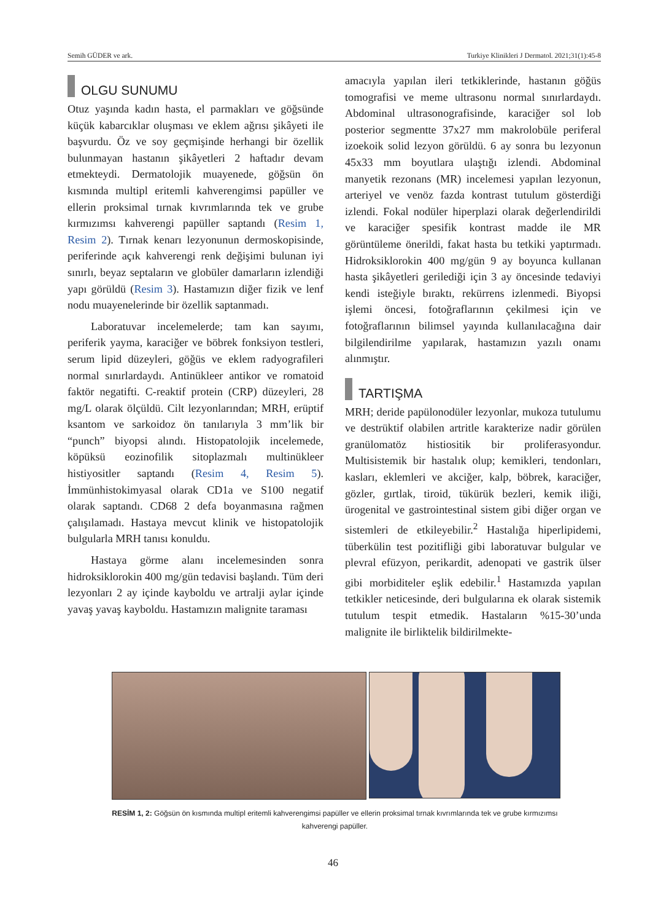Semih GÜDER ve ark. Turkiye Klinikleri J Dermatol. 2021;31(1):45-8
OLGU SUNUMU
Otuz yaşında kadın hasta, el parmakları ve göğsünde küçük kabarcıklar oluşması ve eklem ağrısı şikâyeti ile başvurdu. Öz ve soy geçmişinde herhangi bir özellik bulunmayan hastanın şikâyetleri 2 haftadır devam etmekteydi. Dermatolojik muayenede, göğsün ön kısmında multipl eritemli kahverengimsi papüller ve ellerin proksimal tırnak kıvrımlarında tek ve grube kırmızımsı kahverengi papüller saptandı (Resim 1, Resim 2). Tırnak kenarı lezyonunun dermoskopisinde, periferinde açık kahverengi renk değişimi bulunan iyi sınırlı, beyaz septaların ve globüler damarların izlendiği yapı görüldü (Resim 3). Hastamızın diğer fizik ve lenf nodu muayenelerinde bir özellik saptanmadı.
Laboratuvar incelemelerde; tam kan sayımı, periferik yayma, karaciğer ve böbrek fonksiyon testleri, serum lipid düzeyleri, göğüs ve eklem radyografileri normal sınırlardaydı. Antinükleer antikor ve romatoid faktör negatifti. C-reaktif protein (CRP) düzeyleri, 28 mg/L olarak ölçüldü. Cilt lezyonlarından; MRH, erüptif ksantom ve sarkoidoz ön tanılarıyla 3 mm’lik bir “punch” biyopsi alındı. Histopatolojik incelemede, köpüksü eozinofilik sitoplazmalı multinükleer histiyositler saptandı (Resim 4, Resim 5). İmmünhistokimyasal olarak CD1a ve S100 negatif olarak saptandı. CD68 2 defa boyanmasına rağmen çalışılamadı. Hastaya mevcut klinik ve histopatolojik bulgularla MRH tanısı konuldu.
Hastaya görme alanı incelemesinden sonra hidroksiklorokin 400 mg/gün tedavisi başlandı. Tüm deri lezyonları 2 ay içinde kayboldu ve artralji aylar içinde yavaş yavaş kayboldu. Hastamızın malignite taraması
amacıyla yapılan ileri tetkiklerinde, hastanın göğüs tomografisi ve meme ultrasonu normal sınırlardaydı. Abdominal ultrasonografisinde, karaciğer sol lob posterior segmentte 37x27 mm makrolobüle periferal izoekoik solid lezyon görüldü. 6 ay sonra bu lezyonun 45x33 mm boyutlara ulaştığı izlendi. Abdominal manyetik rezonans (MR) incelemesi yapılan lezyonun, arteriyel ve venöz fazda kontrast tutulum gösterdiği izlendi. Fokal nodüler hiperplazi olarak değerlendirildi ve karaciğer spesifik kontrast madde ile MR görüntüleme önerildi, fakat hasta bu tetkiki yaptırmadı. Hidroksiklorokin 400 mg/gün 9 ay boyunca kullanan hasta şikâyetleri gerilediği için 3 ay öncesinde tedaviyi kendi isteğiyle bıraktı, rekürrens izlenmedi. Biyopsi işlemi öncesi, fotoğraflarının çekilmesi için ve fotoğraflarının bilimsel yayında kullanılacağına dair bilgilendirilme yapılarak, hastamızın yazılı onamı alınmıştır.
TARTIŞMA
MRH; deride papülonodüler lezyonlar, mukoza tutulumu ve destrüktif olabilen artritle karakterize nadir görülen granülomatöz histiositik bir proliferasyondur. Multisistemik bir hastalık olup; kemikleri, tendonları, kasları, eklemleri ve akciğer, kalp, böbrek, karaciğer, gözler, gırtlak, tiroid, tükürük bezleri, kemik iliği, ürogenital ve gastrointestinal sistem gibi diğer organ ve sistemleri de etkileyebilir.<sup>2</sup> Hastalığa hiperlipidemi, tüberkülin test pozitifliği gibi laboratuvar bulgular ve plevral efüzyon, perikardit, adenopati ve gastrik ülser gibi morbiditeler eşlik edebilir.<sup>1</sup> Hastamızda yapılan tetkikler neticesinde, deri bulgularına ek olarak sistemik tutulum tespit etmedik. Hastaların %15-30’unda malignite ile birliktelik bildirilmekte-
RESİM 1, 2: Göğsün ön kısmında multipl eritemli kahverengimsi papüller ve ellerin proksimal tırnak kıvrımlarında tek ve grube kırmızımsı kahverengi papüller.
46